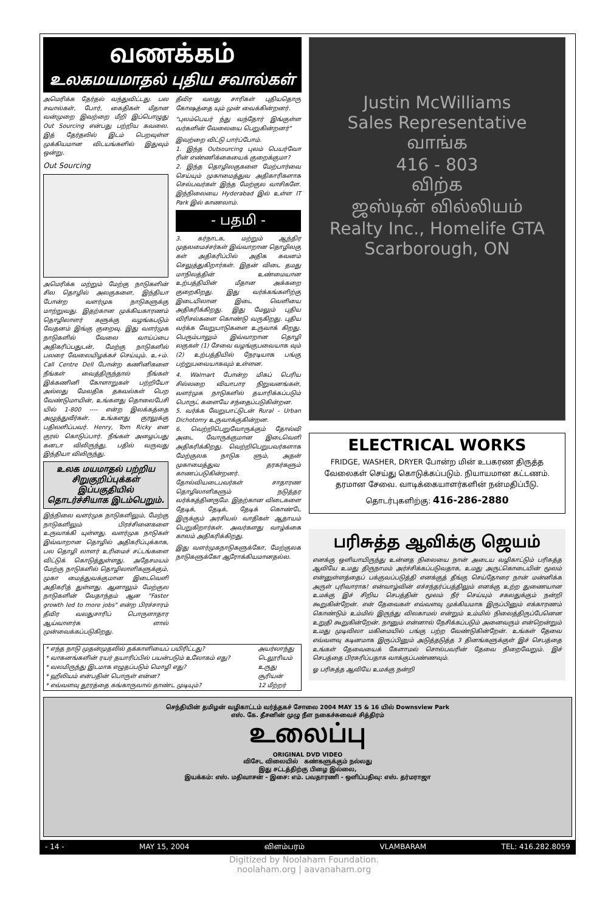வணக்கம்
உலகமயமாதல் புதிய சவால்கள்
அமெரிக்க தேர்தல் வந்துவிட்டது. பல சவால்கள், போர், கைதிகள் மீதான வன்முறை இவற்றை மீறி இப்பொழுது Out Sourcing என்பது பற்றிய கவலை. இத் தேர்தலில் இடம் பெறவுள்ள முக்கியமான விடயங்களில் இதுவும் ஒன்று.
Out Sourcing
அமெரிக்க மற்றும் மேற்கு நாடுகளின் சில தொழில் அலகுகளை, இந்தியா போன்ற வளர்முக நாடுகளுக்கு மாற்றுவது. இதற்கான முக்கியகாரணம் தொழிலாளர் களுக்கு வழங்கபடும் வேதனம் இங்கு குறைவு. இது வளர்முக நாடுகளில் வேலை வாய்ப்பை அதிகரிப்பதுடன், மேற்கு நாடுகளில் பலரை வேலையிழக்கச் செய்யும். உ+ம். Call Centre Dell போன்ற கணினிகளை நீங்கள் வைத்திருந்தால் நீங்கள் இக்கணினி கோளாறுகள் பற்றியோ அல்லது மேலதிக தகவல்கள் பெற வேண்டுமாயின், உங்களது தொலைபேசி யில் 1-800 ---- என்ற இலக்கத்தை அழுத்துவீர்கள். உங்களது குரலுக்கு பதிலளிப்பவர். Henry, Tom Ricky என குரல் கொடுப்பார். நீங்கள் அழைப்பது கனடா விலிருந்து, பதில் வருவது இந்தியா விலிருந்து.
உலக மயமாதல் பற்றிய சிறுகுறிப்புக்கள் இப்பகுதியில் தொடர்ச்சியாக இடம்பெறும்.
இந்நிலை வளர்முக நாடுகளிலும், மேற்கு நாடுகளிலும் பிரச்சினைகளை உருவாக்கி யுள்ளது. வளர்முக நாடுகள் இவ்வாறான தொழில் அதிகரிப்புக்காக, பல தொழி லாளர் உரிமைச் சட்டங்களை விட்டுக் கொடுத்துள்ளது. அதேசமயம் மேற்கு நாடுகளில் தொழிலாளிகளுக்கும், முகா மைத்துவக்குமான இடைவெளி அதிகரித் துள்ளது. ஆனாலும் மேற்குல நாடுகளின் வேதாந்தம் ஆன "Faster growth led to more jobs" என்ற பிரச்சாரம் தீவிர வலதுசாரிப் பொருளாதார ஆய்வாளர்க ளால் முன்வைக்கப்படுகிறது.
தீவிர வலது சாரிகள் புதியதொரு கோஷத்தை யும் முன் வைக்கின்றனர்.
"புலம்பெயர் ந்து வந்தோர் இங்குள்ள வர்களின் வேலையை பெறுகின்றனர்"
இவற்றை விட்டு பார்ப்போம்.
1. இந்த Outsourcing புலம் பெயர்வோ ரின் எண்ணிக்கையைக் குறைக்குமா?
2. இந்த தொழிலகுகளை மேற்பார்வை செய்யும் முகாமைத்துவ அதிகாரிகளாக செல்பவர்கள் இந்த மேற்குல வாசிகளே. இந்நிலையை Hyderabad இல் உள்ள IT Park இல் காணலாம்.
- பதமி -
3. கர்நாடக, மற்றும் ஆந்திர முதலமைச்சர்கள் இவ்வாறான தொழிலகு கள் அதிகரிப்பில் அதிக கவனம் செலுத்துகிறார்கள். இதன் விடை தமது மாநிலத்தின் உண்மையான உற்பத்தியின் மீதான அக்கறை குறைகிறது. இது வர்க்கங்களிற்கு இடையிலான இடை வெளியை அதிகரிக்கிறது. இது மேலும் புதிய விரிசல்களை கொண்டு வருகிறது. புதிய வர்க்க வேறுபாடுகளை உருவாக் கிறது. பெரும்பாலும் இவ்வாறான தொழி லகுகள் (1) சேவை வழங்குபவையாக வும் (2) உற்பத்தியில் நேரடியாக பங்கு பற்றுபவையாகவும் உள்ளன.
4. Walmart போன்ற மிகப் பெரிய சில்லறை வியாபார நிறுவனங்கள், வளர்முக நாடுகளில் தயாரிக்கப்படும் பொருட் களையே சந்தைப்படுகின்றன.
5. வர்க்க வேறுபாட்டுடன் Rural - Urban Dichotomy உருவாக்குகின்றன.
6. வெற்றிபெறுவோருக்கும் தோல்வி அடை வோருக்குமான இடைவெளி அதிகரிக்கிறது. வெற்றிபெறுபவர்களாக மேற்குலக நாடுக ளும், அதன் முகாமைத்துவ தரகர்களும் காணப்படுகின்றனர். தோல்வியடைபவர்கள் சாதாரண தொழிலாளிகளும் நடுத்தர வர்க்கத்தினருமே. இதற்கான விடைகளை தேடிக், தேடிக், தேடிக் கொண்டே இருக்கும் அரசியல் வாதிகள் ஆதாயம் பெறுகிறார்கள். அவர்களது வாழ்க்கை காலம் அதிகரிக்கிறது.
இது வளர்முகநாடுகளுக்கோ, மேற்குலக நாடுகளுக்கோ ஆரோக்கியமானதல்ல.
| * எந்த நாடு முதன்முதலில் தக்காளியைப் பயிரிட்டது? | அயர்லாந்து |
| * வாகனங்களின் ரயர் தயாரிப்பில் பயன்படும் உலோகம் எது? | டெலூரியம் |
| * வலமிருந்து இடமாக எழுதப்படும் மொழி எது? | உருது |
| * ஹீலியம் என்பதின் பொருள் என்ன? | சூரியன் |
| * எவ்வளவு தூரத்தை கங்காருவால் தாண்ட முடியும்? | 12 மீற்றர் |
Justin McWilliams
Sales Representative
வாங்க
416 - 803
விற்க
ஜஸ்டின் வில்லியம்
Realty Inc., Homelife GTA
Scarborough, ON
ELECTRICAL WORKS
FRIDGE, WASHER, DRYER போன்ற மின் உபகரண திருத்த வேலைகள் செய்து கொடுக்கப்படும். நியாயமான கட்டணம். தரமான சேவை. வாடிக்கையாளர்களின் நன்மதிப்பீடு.
தொடர்புகளிற்கு: 416-286-2880
பரிசுத்த ஆவிக்கு ஜெயம்
எனக்கு ஒளியாயிருந்து உன்னத நிலையை நான் அடைய வழிகாட்டும் பரிசுத்த ஆவியே உமது திருநாமம் அர்ச்சிக்கப்படுவதாக, உமது அருட்கொடையின் மூலம் என்னுள்ளத்தைப் பக்குவப்படுத்தி எனக்குத் தீங்கு செய்தோரை நான் மன்னிக்க அருள் புரிவாராக! என்வாழ்வின் எச்சந்தர்ப்பத்திலும் எனக்கு உற்ற துணையான உமக்கு இச் சிறிய செபத்தின் மூலம் நீர் செய்யும் சகலதுக்கும் நன்றி கூறுகின்றேன். என் தேவைகள் எவ்வளவு முக்கியமாக இருப்பினும் எக்காரணம் கொண்டும் உம்மில் இருந்து விலகாமல் என்றும் உம்மில் நிலைத்திருப்பேனென உறுதி கூறுகின்றேன். நானும் என்னால் நேசிக்கப்படும் அனைவரும் என்றென்றும் உமது முடிவிலா மகிமையில் பங்கு பற்ற வேண்டுகின்றேன். உங்கள் தேவை எவ்வளவு கடினமாக இருப்பினும் அடுத்தடுத்த 3 தினங்களுக்குள் இச் செபத்தை உங்கள் தேவையைக் கேளாமல் சொல்பவரின் தேவை நிறைவேறும். இச் செபத்தை பிரசுரிப்பதாக வாக்குப்பண்ணவும்.
ஓ பரிசுத்த ஆவியே உமக்கு நன்றி
செந்தியின் தமிழன் வழிகாட்டம் வர்த்தகச் சோலை 2004 MAY 15 & 16 யில் Downsview Park
எஸ். கே. தீசனின் முழு நீள நகைச்சுவைச் சித்திரம்
உலைப்பு
ORIGINAL DVD VIDEO
விசேட விலையில் கண்களுக்கும் நல்லது
இது சட்டத்திற்கு பிழை இல்லை,
இயக்கம்: எஸ். மதிவாசன் - இசை: எம். பவதாரணி - ஒளிப்பதிவு: எஸ். தர்மராஜா
- 14 - MAY 15, 2004 விளம்பரம் VLAMBARAM TEL: 416.282.8059
Digitized by Noolaham Foundation.
noolaham.org | aavanaham.org